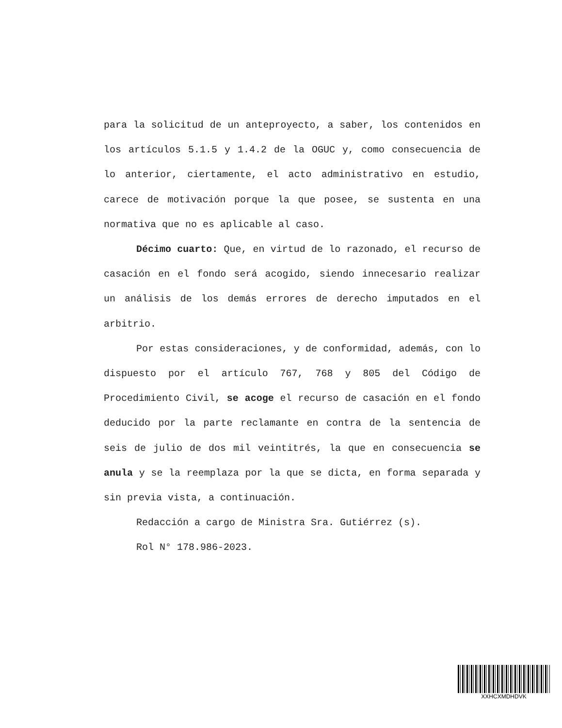para la solicitud de un anteproyecto, a saber, los contenidos en los artículos 5.1.5 y 1.4.2 de la OGUC y, como consecuencia de lo anterior, ciertamente, el acto administrativo en estudio, carece de motivación porque la que posee, se sustenta en una normativa que no es aplicable al caso.
Décimo cuarto: Que, en virtud de lo razonado, el recurso de casación en el fondo será acogido, siendo innecesario realizar un análisis de los demás errores de derecho imputados en el arbitrio.
Por estas consideraciones, y de conformidad, además, con lo dispuesto por el artículo 767, 768 y 805 del Código de Procedimiento Civil, se acoge el recurso de casación en el fondo deducido por la parte reclamante en contra de la sentencia de seis de julio de dos mil veintitrés, la que en consecuencia se anula y se la reemplaza por la que se dicta, en forma separada y sin previa vista, a continuación.
Redacción a cargo de Ministra Sra. Gutiérrez (s).
Rol N° 178.986-2023.
XXHCXMDHDVK